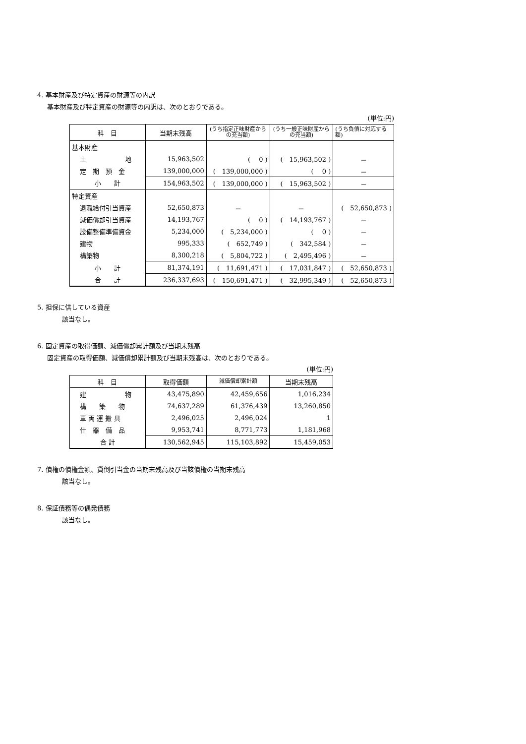4. 基本財産及び特定資産の財源等の内訳
基本財産及び特定資産の財源等の内訳は、次のとおりである。
(単位:円)
| 科 目 | 当期末残高 | (うち指定正味財産からの充当額) | (うち一般正味財産からの充当額) | (うち負債に対応する額) |
| --- | --- | --- | --- | --- |
| 基本財産 | | | | |
| 土 地 | 15,963,502 | ( 0 ) | ( 15,963,502 ) | － |
| 定 期 預 金 | 139,000,000 | ( 139,000,000 ) | ( 0 ) | － |
| 小 計 | 154,963,502 | ( 139,000,000 ) | ( 15,963,502 ) | － |
| 特定資産 | | | | |
| 退職給付引当資産 | 52,650,873 | － | － | ( 52,650,873 ) |
| 減価償却引当資産 | 14,193,767 | ( 0 ) | ( 14,193,767 ) | － |
| 設備整備準備資金 | 5,234,000 | ( 5,234,000 ) | ( 0 ) | － |
| 建物 | 995,333 | ( 652,749 ) | ( 342,584 ) | － |
| 構築物 | 8,300,218 | ( 5,804,722 ) | ( 2,495,496 ) | － |
| 小 計 | 81,374,191 | ( 11,691,471 ) | ( 17,031,847 ) | ( 52,650,873 ) |
| 合 計 | 236,337,693 | ( 150,691,471 ) | ( 32,995,349 ) | ( 52,650,873 ) |
5. 担保に供している資産
該当なし。
6. 固定資産の取得価額、減価償却累計額及び当期末残高
固定資産の取得価額、減価償却累計額及び当期末残高は、次のとおりである。
(単位:円)
| 科 目 | 取得価額 | 減価償却累計額 | 当期末残高 |
| --- | --- | --- | --- |
| 建 物 | 43,475,890 | 42,459,656 | 1,016,234 |
| 構 築 物 | 74,637,289 | 61,376,439 | 13,260,850 |
| 車 両 運 搬 具 | 2,496,025 | 2,496,024 | 1 |
| 什 器 備 品 | 9,953,741 | 8,771,773 | 1,181,968 |
| 合 計 | 130,562,945 | 115,103,892 | 15,459,053 |
7. 債権の債権金額、貸倒引当金の当期末残高及び当該債権の当期末残高
該当なし。
8. 保証債務等の偶発債務
該当なし。